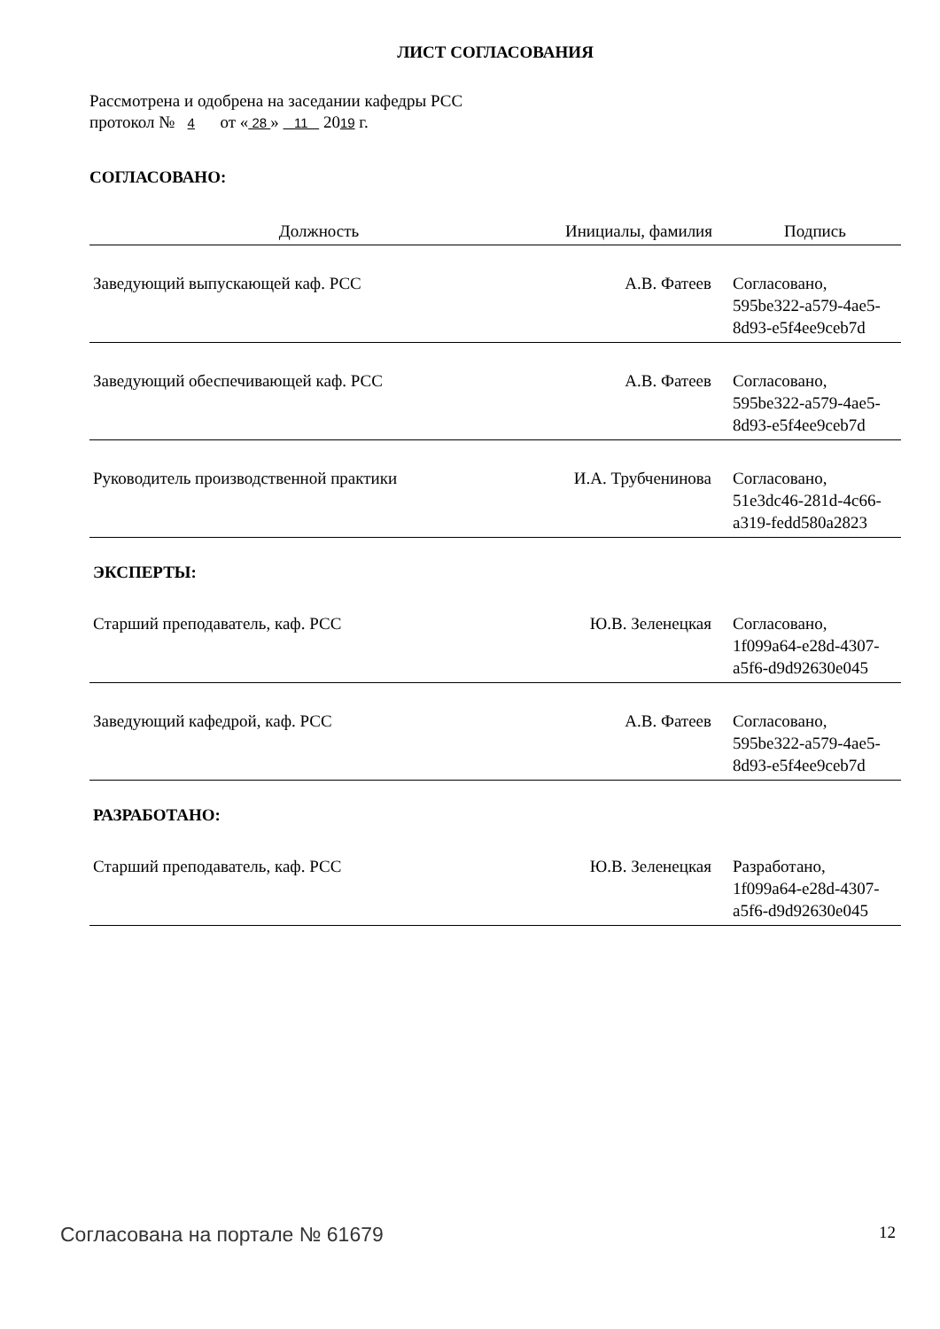ЛИСТ СОГЛАСОВАНИЯ
Рассмотрена и одобрена на заседании кафедры РСС
протокол № 4 от « 28 » 11 2019 г.
СОГЛАСОВАНО:
| Должность | Инициалы, фамилия | Подпись |
| --- | --- | --- |
| Заведующий выпускающей каф. РСС | А.В. Фатеев | Согласовано, 595be322-a579-4ae5-8d93-e5f4ee9ceb7d |
| Заведующий обеспечивающей каф. РСС | А.В. Фатеев | Согласовано, 595be322-a579-4ae5-8d93-e5f4ee9ceb7d |
| Руководитель производственной практики | И.А. Трубченинова | Согласовано, 51e3dc46-281d-4c66-a319-fedd580a2823 |
ЭКСПЕРТЫ:
| Старший преподаватель, каф. РСС | Ю.В. Зеленецкая | Согласовано, 1f099a64-e28d-4307-a5f6-d9d92630e045 |
| Заведующий кафедрой, каф. РСС | А.В. Фатеев | Согласовано, 595be322-a579-4ae5-8d93-e5f4ee9ceb7d |
РАЗРАБОТАНО:
| Старший преподаватель, каф. РСС | Ю.В. Зеленецкая | Разработано, 1f099a64-e28d-4307-a5f6-d9d92630e045 |
Согласована на портале № 61679 12